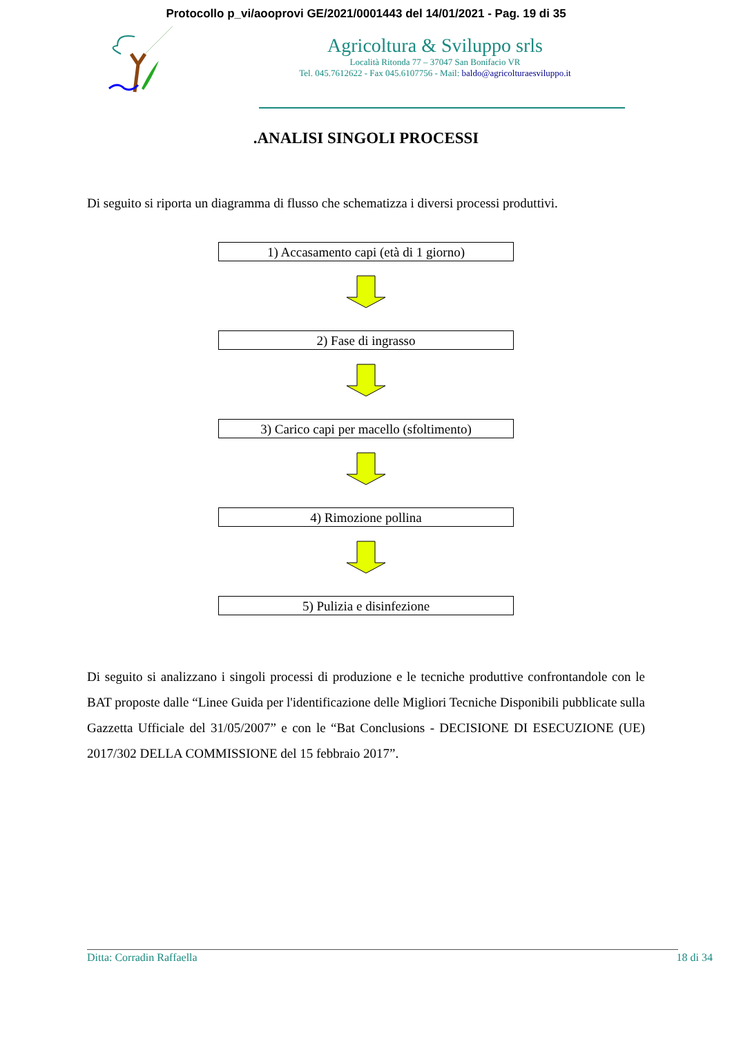Protocollo p_vi/aooprovi GE/2021/0001443 del 14/01/2021 - Pag. 19 di 35
Agricoltura & Sviluppo srls
Località Ritonda 77 – 37047 San Bonifacio VR
Tel. 045.7612622 - Fax 045.6107756 - Mail: baldo@agricolturaesviluppo.it
.ANALISI SINGOLI PROCESSI
Di seguito si riporta un diagramma di flusso che schematizza i diversi processi produttivi.
1) Accasamento capi (età di 1 giorno)
2) Fase di ingrasso
3) Carico capi per macello (sfoltimento)
4) Rimozione pollina
5) Pulizia e disinfezione
Di seguito si analizzano i singoli processi di produzione e le tecniche produttive confrontandole con le BAT proposte dalle “Linee Guida per l'identificazione delle Migliori Tecniche Disponibili pubblicate sulla Gazzetta Ufficiale del 31/05/2007” e con le “Bat Conclusions - DECISIONE DI ESECUZIONE (UE) 2017/302 DELLA COMMISSIONE del 15 febbraio 2017”.
Ditta: Corradin Raffaella 18 di 34